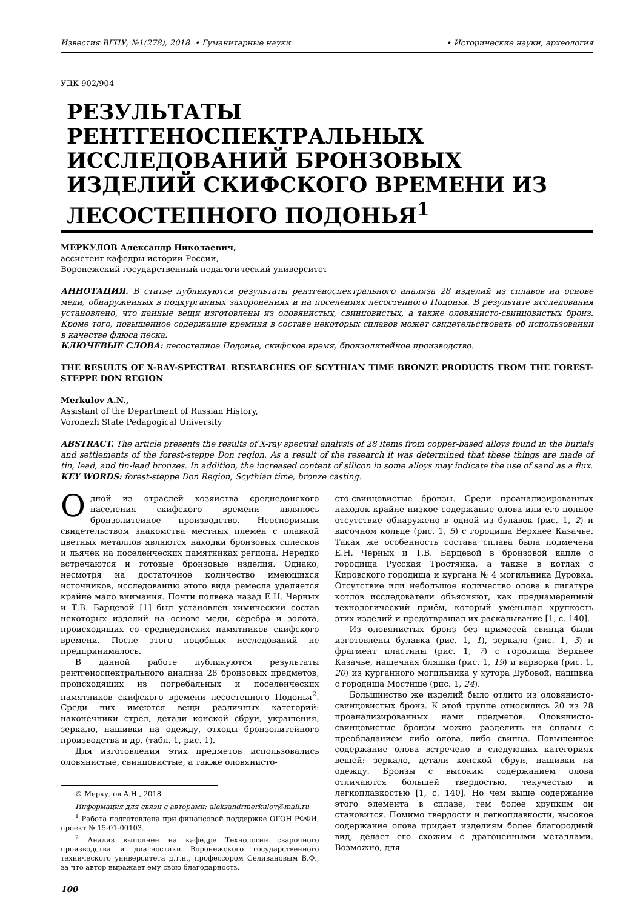Известия ВГПУ, №1(278), 2018 • Гуманитарные науки • Исторические науки, археология
УДК 902/904
РЕЗУЛЬТАТЫ РЕНТГЕНОСПЕКТРАЛЬНЫХ ИССЛЕДОВАНИЙ БРОНЗОВЫХ ИЗДЕЛИЙ СКИФСКОГО ВРЕМЕНИ ИЗ ЛЕСОСТЕПНОГО ПОДОНЬЯ<sup>1</sup>
МЕРКУЛОВ Александр Николаевич,
ассистент кафедры истории России,
Воронежский государственный педагогический университет
АННОТАЦИЯ. В статье публикуются результаты рентгеноспектрального анализа 28 изделий из сплавов на основе меди, обнаруженных в подкурганных захоронениях и на поселениях лесостепного Подонья. В результате исследования установлено, что данные вещи изготовлены из оловянистых, свинцовистых, а также оловянисто-свинцовистых бронз. Кроме того, повышенное содержание кремния в составе некоторых сплавов может свидетельствовать об использовании в качестве флюса песка.
КЛЮЧЕВЫЕ СЛОВА: лесостепное Подонье, скифское время, бронзолитейное производство.
THE RESULTS OF X-RAY-SPECTRAL RESEARCHES OF SCYTHIAN TIME BRONZE PRODUCTS FROM THE FOREST-STEPPE DON REGION
Merkulov A.N.,
Assistant of the Department of Russian History,
Voronezh State Pedagogical University
ABSTRACT. The article presents the results of X-ray spectral analysis of 28 items from copper-based alloys found in the burials and settlements of the forest-steppe Don region. As a result of the research it was determined that these things are made of tin, lead, and tin-lead bronzes. In addition, the increased content of silicon in some alloys may indicate the use of sand as a flux.
KEY WORDS: forest-steppe Don Region, Scythian time, bronze casting.
Одной из отраслей хозяйства среднедонского населения скифского времени являлось бронзолитейное производство. Неоспоримым свидетельством знакомства местных племён с плавкой цветных металлов являются находки бронзовых сплесков и льячек на поселенческих памятниках региона. Нередко встречаются и готовые бронзовые изделия. Однако, несмотря на достаточное количество имеющихся источников, исследованию этого вида ремесла уделяется крайне мало внимания. Почти полвека назад Е.Н. Черных и Т.В. Барцевой [1] был установлен химический состав некоторых изделий на основе меди, серебра и золота, происходящих со среднедонских памятников скифского времени. После этого подобных исследований не предпринималось.
В данной работе публикуются результаты рентгеноспектрального анализа 28 бронзовых предметов, происходящих из погребальных и поселенческих памятников скифского времени лесостепного Подонья<sup>2</sup>. Среди них имеются вещи различных категорий: наконечники стрел, детали конской сбруи, украшения, зеркало, нашивки на одежду, отходы бронзолитейного производства и др. (табл. 1, рис. 1).
Для изготовления этих предметов использовались оловянистые, свинцовистые, а также оловянисто-
© Меркулов А.Н., 2018
Информация для связи с авторами: aleksandrmerkulov@mail.ru
<sup>1</sup> Работа подготовлена при финансовой поддержке ОГОН РФФИ, проект № 15-01-00103.
<sup>2</sup> Анализ выполнен на кафедре Технологии сварочного производства и диагностики Воронежского государственного технического университета д.т.н., профессором Селивановым В.Ф., за что автор выражает ему свою благодарность.
сто-свинцовистые бронзы. Среди проанализированных находок крайне низкое содержание олова или его полное отсутствие обнаружено в одной из булавок (рис. 1, 2) и височном кольце (рис. 1, 5) с городища Верхнее Казачье. Такая же особенность состава сплава была подмечена Е.Н. Черных и Т.В. Барцевой в бронзовой капле с городища Русская Тростянка, а также в котлах с Кировского городища и кургана № 4 могильника Дуровка. Отсутствие или небольшое количество олова в лигатуре котлов исследователи объясняют, как преднамеренный технологический приём, который уменьшал хрупкость этих изделий и предотвращал их раскалывание [1, с. 140].
Из оловянистых бронз без примесей свинца были изготовлены булавка (рис. 1, 1), зеркало (рис. 1, 3) и фрагмент пластины (рис. 1, 7) с городища Верхнее Казачье, нащечная бляшка (рис. 1, 19) и варворка (рис. 1, 20) из курганного могильника у хутора Дубовой, нашивка с городища Мостище (рис. 1, 24).
Большинство же изделий было отлито из оловянисто-свинцовистых бронз. К этой группе относились 20 из 28 проанализированных нами предметов. Оловянисто-свинцовистые бронзы можно разделить на сплавы с преобладанием либо олова, либо свинца. Повышенное содержание олова встречено в следующих категориях вещей: зеркало, детали конской сбруи, нашивки на одежду. Бронзы с высоким содержанием олова отличаются большей твердостью, текучестью и легкоплавкостью [1, с. 140]. Но чем выше содержание этого элемента в сплаве, тем более хрупким он становится. Помимо твердости и легкоплавкости, высокое содержание олова придает изделиям более благородный вид, делает его схожим с драгоценными металлами. Возможно, для
100